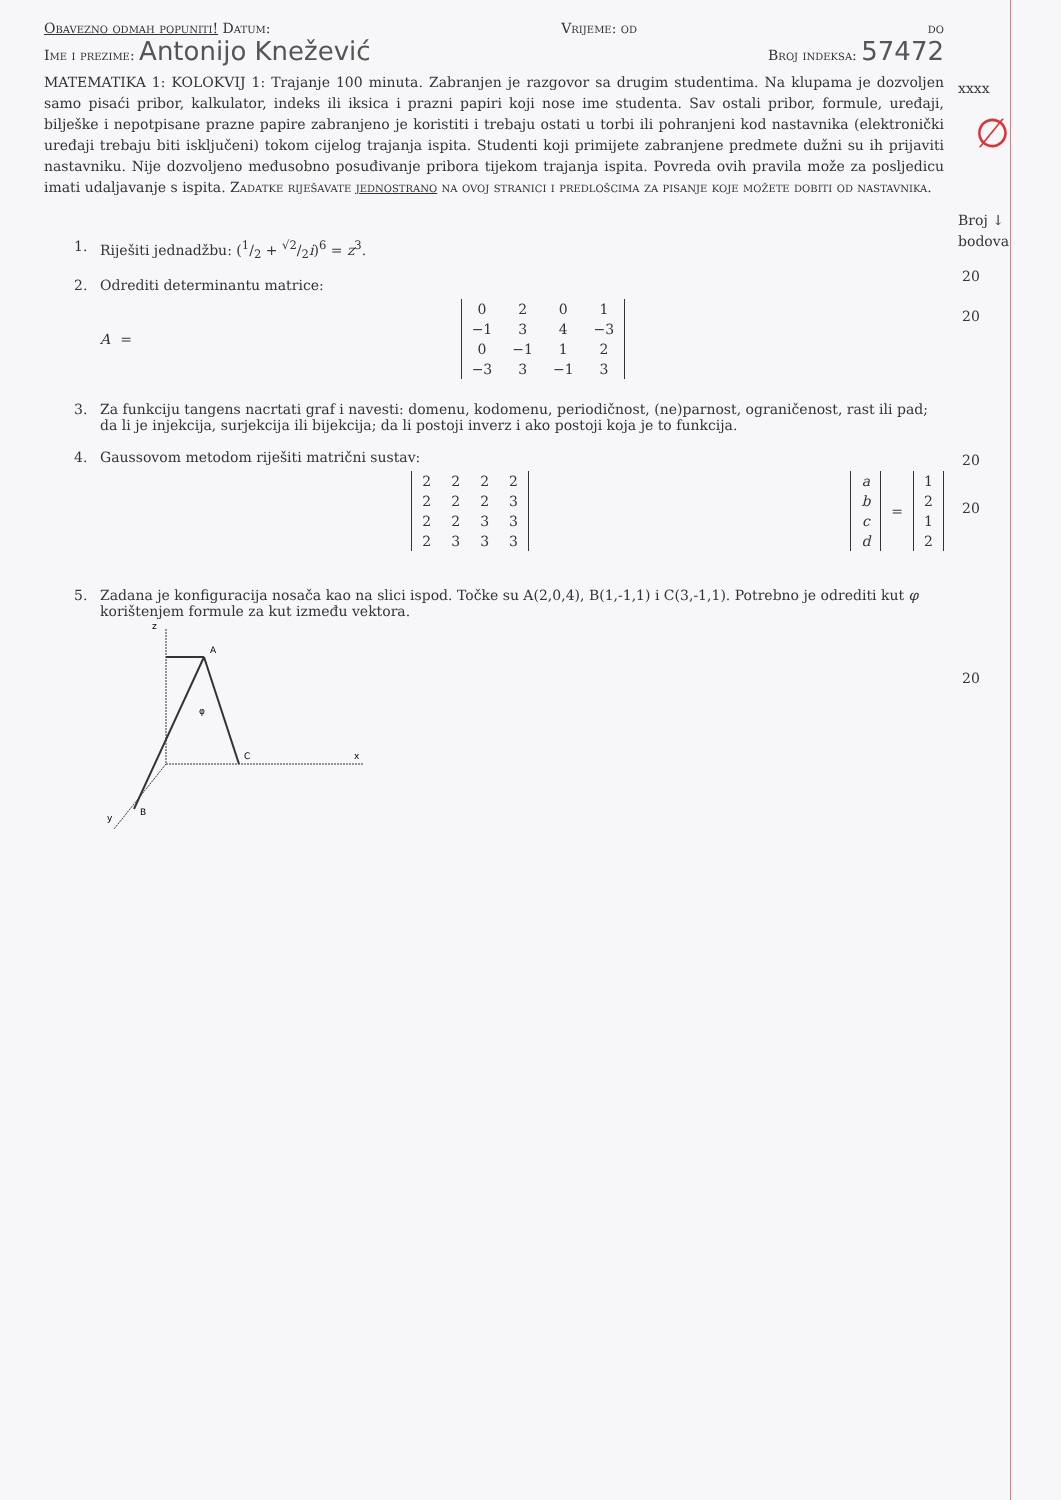Obavezno odmah popuniti! Datum: Vrijeme: od do
Ime i prezime: Antonijo Knežević Broj indeksa: 57472
MATEMATIKA 1: KOLOKVIJ 1: Trajanje 100 minuta. Zabranjen je razgovor sa drugim studentima. Na klupama je dozvoljen samo pisaći pribor, kalkulator, indeks ili iksica i prazni papiri koji nose ime studenta. Sav ostali pribor, formule, uređaji, bilješke i nepotpisane prazne papire zabranjeno je koristiti i trebaju ostati u torbi ili pohranjeni kod nastavnika (elektronički uređaji trebaju biti isključeni) tokom cijelog trajanja ispita. Studenti koji primijete zabranjene predmete dužni su ih prijaviti nastavniku. Nije dozvoljeno međusobno posuđivanje pribora tijekom trajanja ispita. Povreda ovih pravila može za posljedicu imati udaljavanje s ispita. Zadatke riješavate jednostrano na ovoj stranici i predlošcima za pisanje koje možete dobiti od nastavnika.
1. Riješiti jednadžbu: (1/2 + √2/2i)<sup>6</sup> = z<sup>3</sup>.
2. Odrediti determinantu matrice:
A =
| 0 | 2 | 0 | 1 |
| −1 | 3 | 4 | −3 |
| 0 | −1 | 1 | 2 |
| −3 | 3 | −1 | 3 |
3. Za funkciju tangens nacrtati graf i navesti: domenu, kodomenu, periodičnost, (ne)parnost, ograničenost, rast ili pad; da li je injekcija, surjekcija ili bijekcija; da li postoji inverz i ako postoji koja je to funkcija.
4. Gaussovom metodom riješiti matrični sustav:
| 2 | 2 | 2 | 2 |
| 2 | 2 | 2 | 3 |
| 2 | 2 | 3 | 3 |
| 2 | 3 | 3 | 3 |
| a |
| b |
| c |
| d |
=
| 1 |
| 2 |
| 1 |
| 2 |
5. Zadana je konfiguracija nosača kao na slici ispod. Točke su A(2,0,4), B(1,-1,1) i C(3,-1,1). Potrebno je odrediti kut φ korištenjem formule za kut između vektora.
z
A
φ
C
x
B
y
xxxx
∅
Broj ↓
bodova
20
20
20
20
20